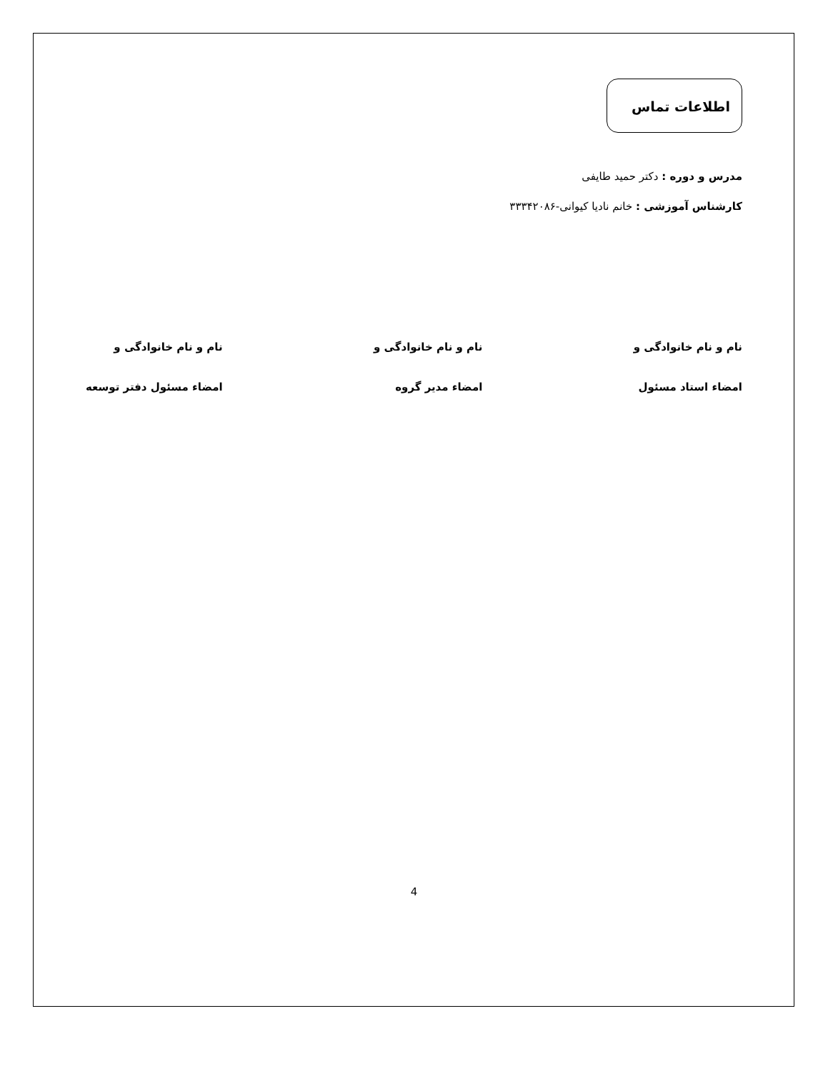اطلاعات تماس
مدرس و دوره : دکتر حمید طایفی
کارشناس آموزشی : خانم نادیا کیوانی-۳۳۳۴۲۰۸۶
نام و نام خانوادگی و
امضاء استاد مسئول
نام و نام خانوادگی و
امضاء مدیر گروه
نام و نام خانوادگی و
امضاء مسئول دفتر توسعه
4